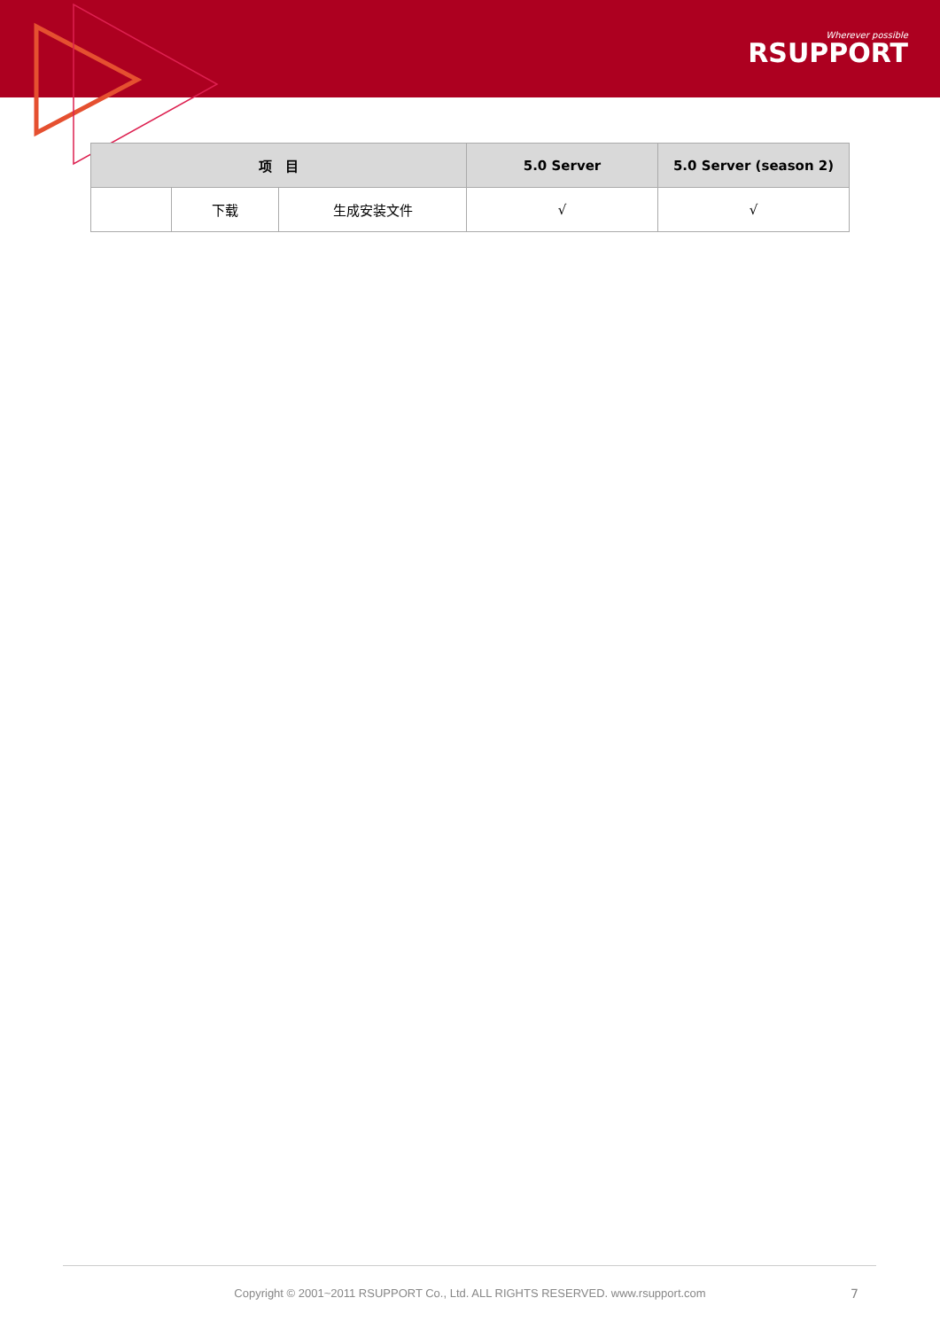Wherever possible
RSUPPORT
| 项 目 | | | 5.0 Server | 5.0 Server (season 2) |
| --- | --- | --- | --- | --- |
| | 下载 | 生成安装文件 | √ | √ |
Copyright © 2001~2011 RSUPPORT Co., Ltd. ALL RIGHTS RESERVED. www.rsupport.com 7